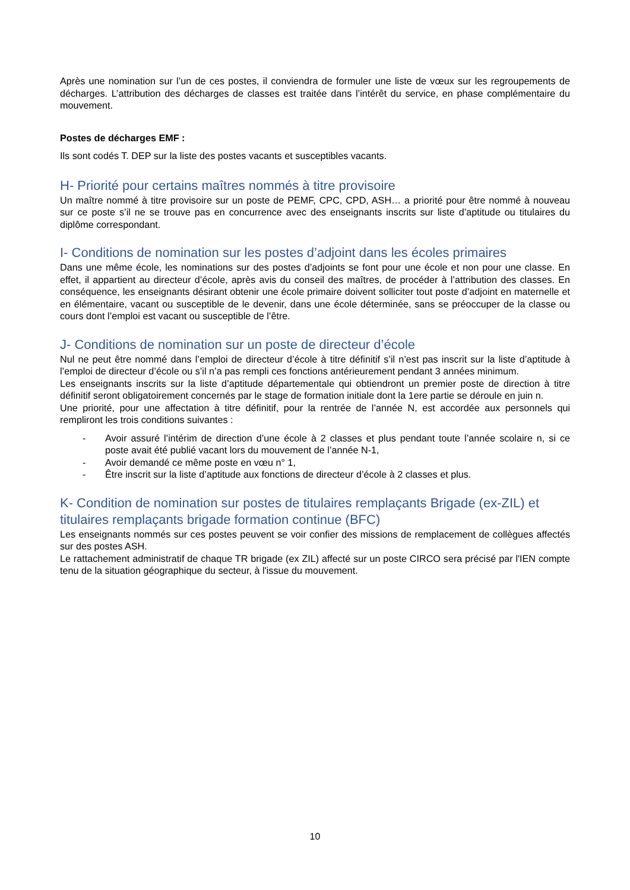Après une nomination sur l’un de ces postes, il conviendra de formuler une liste de vœux sur les regroupements de décharges. L’attribution des décharges de classes est traitée dans l’intérêt du service, en phase complémentaire du mouvement.
Postes de décharges EMF :
Ils sont codés T. DEP sur la liste des postes vacants et susceptibles vacants.
H- Priorité pour certains maîtres nommés à titre provisoire
Un maître nommé à titre provisoire sur un poste de PEMF, CPC, CPD, ASH… a priorité pour être nommé à nouveau sur ce poste s’il ne se trouve pas en concurrence avec des enseignants inscrits sur liste d’aptitude ou titulaires du diplôme correspondant.
I- Conditions de nomination sur les postes d’adjoint dans les écoles primaires
Dans une même école, les nominations sur des postes d’adjoints se font pour une école et non pour une classe. En effet, il appartient au directeur d’école, après avis du conseil des maîtres, de procéder à l’attribution des classes. En conséquence, les enseignants désirant obtenir une école primaire doivent solliciter tout poste d’adjoint en maternelle et en élémentaire, vacant ou susceptible de le devenir, dans une école déterminée, sans se préoccuper de la classe ou cours dont l’emploi est vacant ou susceptible de l’être.
J- Conditions de nomination sur un poste de directeur d’école
Nul ne peut être nommé dans l’emploi de directeur d’école à titre définitif s’il n’est pas inscrit sur la liste d’aptitude à l’emploi de directeur d’école ou s’il n’a pas rempli ces fonctions antérieurement pendant 3 années minimum.
Les enseignants inscrits sur la liste d’aptitude départementale qui obtiendront un premier poste de direction à titre définitif seront obligatoirement concernés par le stage de formation initiale dont la 1ere partie se déroule en juin n.
Une priorité, pour une affectation à titre définitif, pour la rentrée de l’année N, est accordée aux personnels qui rempliront les trois conditions suivantes :
- Avoir assuré l’intérim de direction d’une école à 2 classes et plus pendant toute l’année scolaire n, si ce poste avait été publié vacant lors du mouvement de l’année N-1,
- Avoir demandé ce même poste en vœu n° 1,
- Être inscrit sur la liste d’aptitude aux fonctions de directeur d’école à 2 classes et plus.
K- Condition de nomination sur postes de titulaires remplaçants Brigade (ex-ZIL) et titulaires remplaçants brigade formation continue (BFC)
Les enseignants nommés sur ces postes peuvent se voir confier des missions de remplacement de collègues affectés sur des postes ASH.
Le rattachement administratif de chaque TR brigade (ex ZIL) affecté sur un poste CIRCO sera précisé par l'IEN compte tenu de la situation géographique du secteur, à l'issue du mouvement.
10